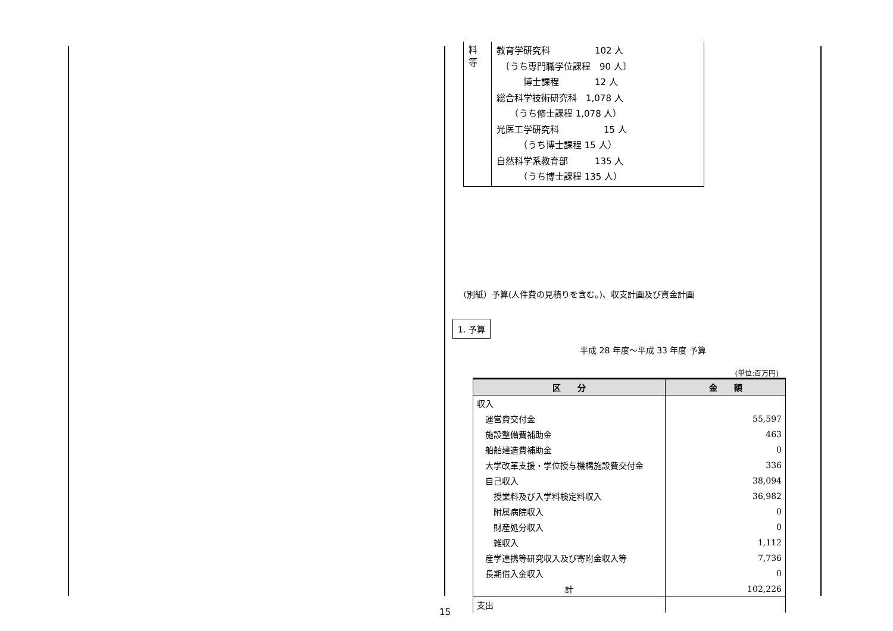| 料 等 | 教育学研究科 102 人 〔うち専門職学位課程 90 人〕 博士課程 12 人 総合科学技術研究科 1,078 人 （うち修士課程 1,078 人） 光医工学研究科 15 人 （うち博士課程 15 人） 自然科学系教育部 135 人 （うち博士課程 135 人） |
（別紙）予算(人件費の見積りを含む。)、収支計画及び資金計画
1. 予算
平成 28 年度～平成 33 年度 予算
(単位:百万円)
| 区 分 | 金 額 |
| --- | --- |
| 収入 | |
| 運営費交付金 | 55,597 |
| 施設整備費補助金 | 463 |
| 船舶建造費補助金 | 0 |
| 大学改革支援・学位授与機構施設費交付金 | 336 |
| 自己収入 | 38,094 |
| 授業料及び入学料検定料収入 | 36,982 |
| 附属病院収入 | 0 |
| 財産処分収入 | 0 |
| 雑収入 | 1,112 |
| 産学連携等研究収入及び寄附金収入等 | 7,736 |
| 長期借入金収入 | 0 |
| 計 | 102,226 |
| 支出 | |
15